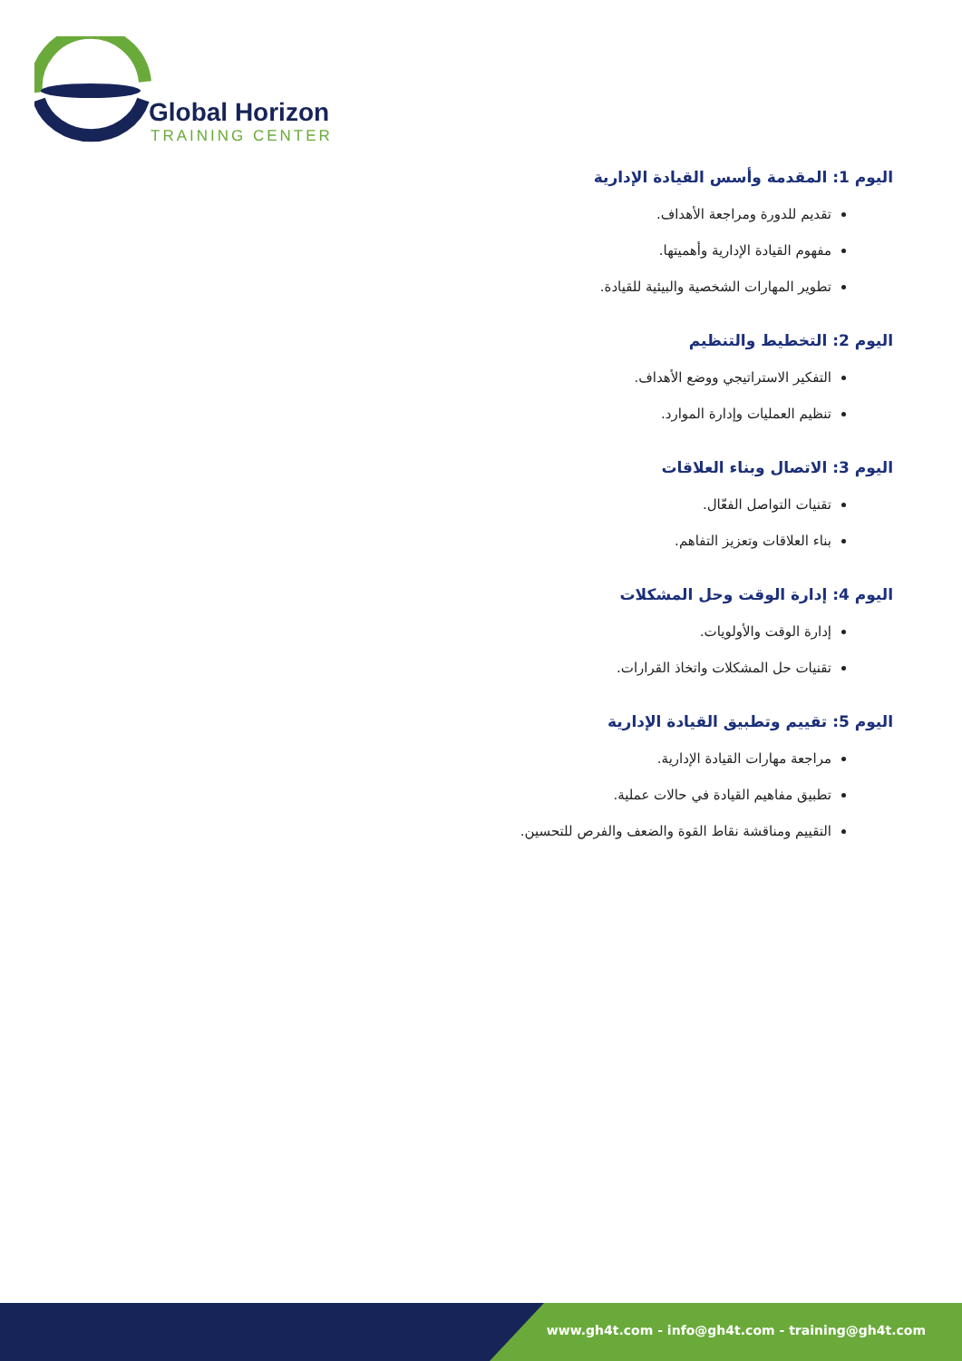Global Horizon
TRAINING CENTER
اليوم 1: المقدمة وأسس القيادة الإدارية
تقديم للدورة ومراجعة الأهداف.
مفهوم القيادة الإدارية وأهميتها.
تطوير المهارات الشخصية والبيئية للقيادة.
اليوم 2: التخطيط والتنظيم
التفكير الاستراتيجي ووضع الأهداف.
تنظيم العمليات وإدارة الموارد.
اليوم 3: الاتصال وبناء العلاقات
تقنيات التواصل الفعّال.
بناء العلاقات وتعزيز التفاهم.
اليوم 4: إدارة الوقت وحل المشكلات
إدارة الوقت والأولويات.
تقنيات حل المشكلات واتخاذ القرارات.
اليوم 5: تقييم وتطبيق القيادة الإدارية
مراجعة مهارات القيادة الإدارية.
تطبيق مفاهيم القيادة في حالات عملية.
التقييم ومناقشة نقاط القوة والضعف والفرص للتحسين.
www.gh4t.com - info@gh4t.com - training@gh4t.com